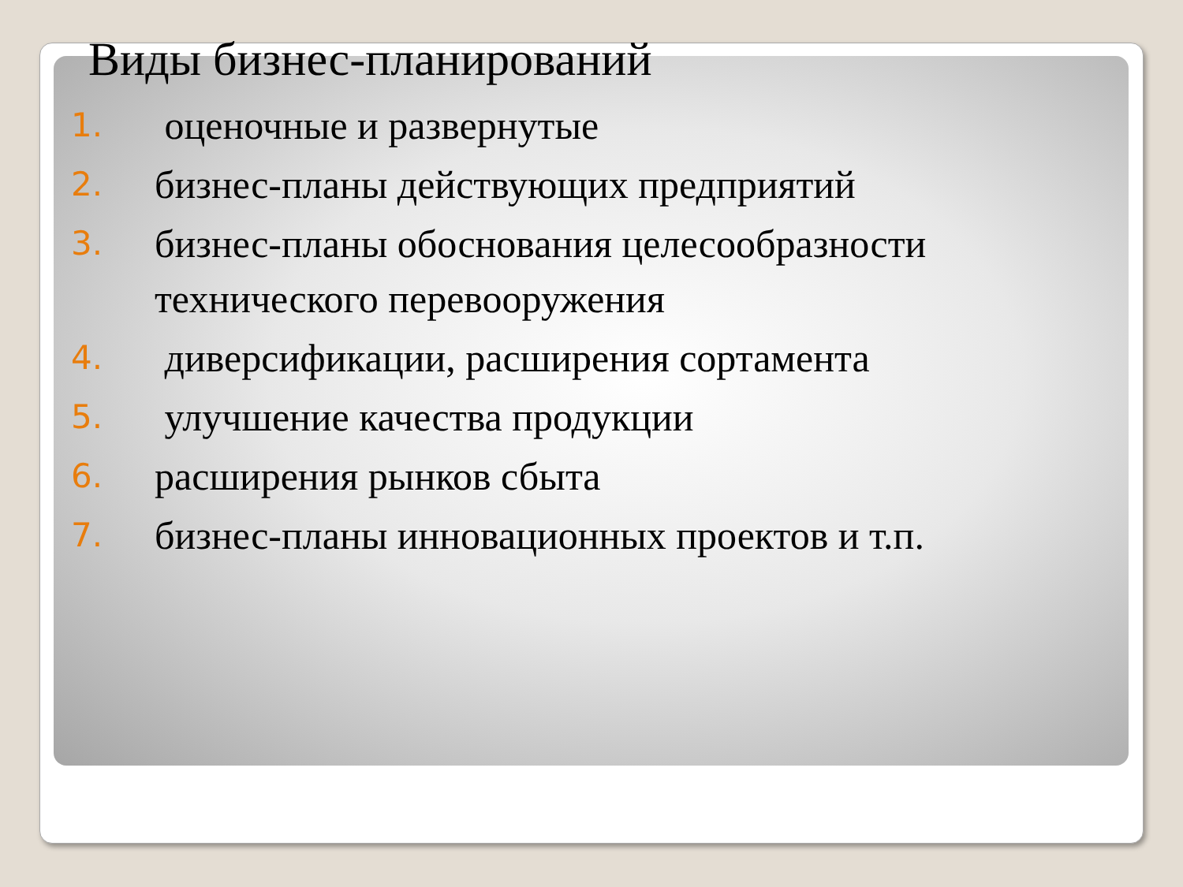Виды бизнес-планирований
1. оценочные и развернутые
2. бизнес-планы действующих предприятий
3. бизнес-планы обоснования целесообразности технического перевооружения
4. диверсификации, расширения сортамента
5. улучшение качества продукции
6. расширения рынков сбыта
7. бизнес-планы инновационных проектов и т.п.